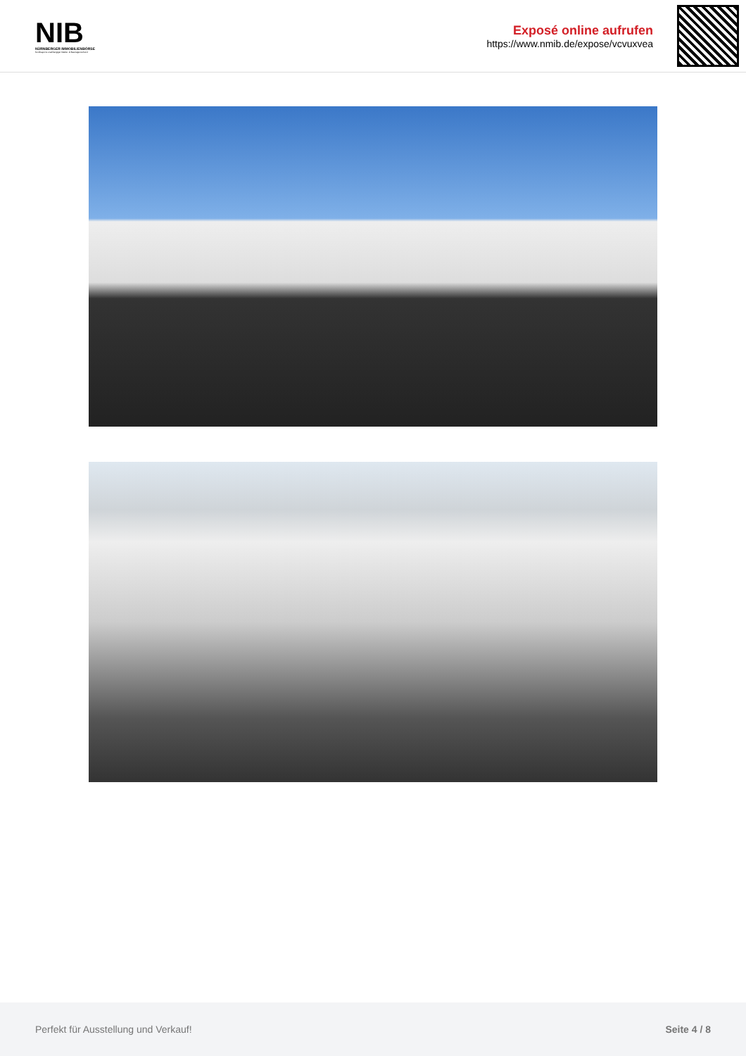NIB
NÜRNBERGER IMMOBILIENBÖRSE
Nordbayerns unabhängiger Makler- & Bauträgerverbund
Exposé online aufrufen
https://www.nmib.de/expose/vcvuxvea
Perfekt für Ausstellung und Verkauf! Seite 4 / 8